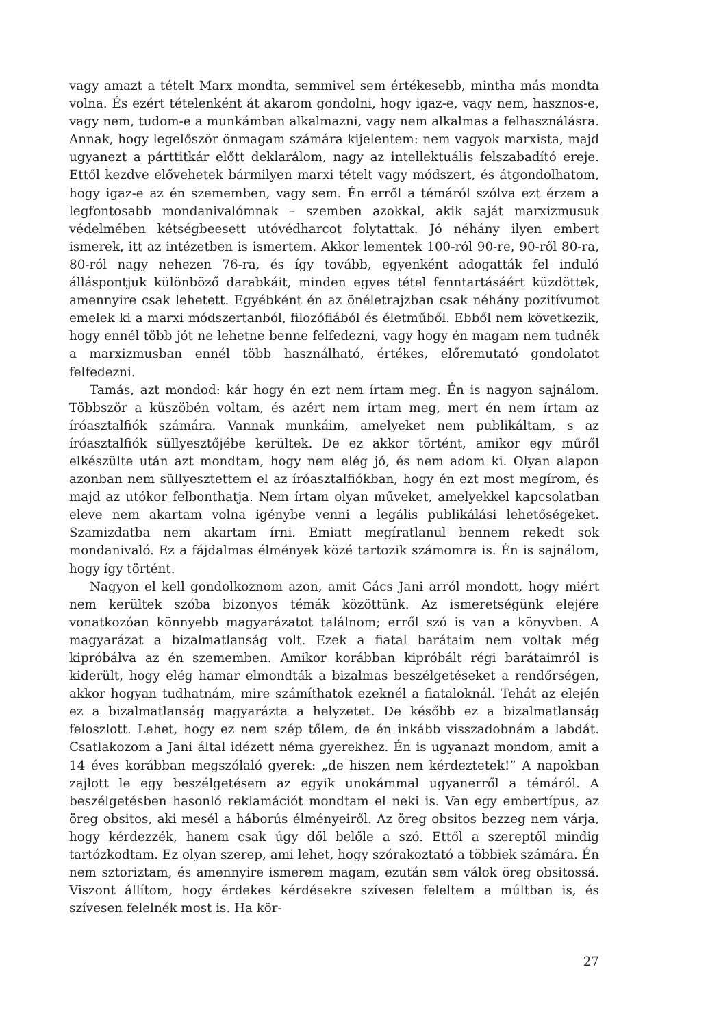vagy amazt a tételt Marx mondta, semmivel sem értékesebb, mintha más mondta volna. És ezért tételenként át akarom gondolni, hogy igaz-e, vagy nem, hasznos-e, vagy nem, tudom-e a munkámban alkalmazni, vagy nem alkalmas a felhasználásra. Annak, hogy legelőször önmagam számára kijelentem: nem vagyok marxista, majd ugyanezt a párttitkár előtt deklarálom, nagy az intellektuális felszabadító ereje. Ettől kezdve elővehetek bármilyen marxi tételt vagy módszert, és átgondolhatom, hogy igaz-e az én szememben, vagy sem. Én erről a témáról szólva ezt érzem a legfontosabb mondanivalómnak – szemben azokkal, akik saját marxizmusuk védelmében kétségbeesett utóvédharcot folytattak. Jó néhány ilyen embert ismerek, itt az intézetben is ismertem. Akkor lementek 100-ról 90-re, 90-ről 80-ra, 80-ról nagy nehezen 76-ra, és így tovább, egyenként adogatták fel induló álláspontjuk különböző darabkáit, minden egyes tétel fenntartásáért küzdöttek, amennyire csak lehetett. Egyébként én az önéletrajzban csak néhány pozitívumot emelek ki a marxi módszertanból, filozófiából és életműből. Ebből nem következik, hogy ennél több jót ne lehetne benne felfedezni, vagy hogy én magam nem tudnék a marxizmusban ennél több használható, értékes, előremutató gondolatot felfedezni.
Tamás, azt mondod: kár hogy én ezt nem írtam meg. Én is nagyon sajnálom. Többször a küszöbén voltam, és azért nem írtam meg, mert én nem írtam az íróasztalfiók számára. Vannak munkáim, amelyeket nem publikáltam, s az íróasztalfiók süllyesztőjébe kerültek. De ez akkor történt, amikor egy műről elkészülte után azt mondtam, hogy nem elég jó, és nem adom ki. Olyan alapon azonban nem süllyesztettem el az íróasztalfiókban, hogy én ezt most megírom, és majd az utókor felbonthatja. Nem írtam olyan műveket, amelyekkel kapcsolatban eleve nem akartam volna igénybe venni a legális publikálási lehetőségeket. Szamizdatba nem akartam írni. Emiatt megíratlanul bennem rekedt sok mondanivaló. Ez a fájdalmas élmények közé tartozik számomra is. Én is sajnálom, hogy így történt.
Nagyon el kell gondolkoznom azon, amit Gács Jani arról mondott, hogy miért nem kerültek szóba bizonyos témák közöttünk. Az ismeretségünk elejére vonatkozóan könnyebb magyarázatot találnom; erről szó is van a könyvben. A magyarázat a bizalmatlanság volt. Ezek a fiatal barátaim nem voltak még kipróbálva az én szememben. Amikor korábban kipróbált régi barátaimról is kiderült, hogy elég hamar elmondták a bizalmas beszélgetéseket a rendőrségen, akkor hogyan tudhatnám, mire számíthatok ezeknél a fiataloknál. Tehát az elején ez a bizalmatlanság magyarázta a helyzetet. De később ez a bizalmatlanság feloszlott. Lehet, hogy ez nem szép tőlem, de én inkább visszadobnám a labdát. Csatlakozom a Jani által idézett néma gyerekhez. Én is ugyanazt mondom, amit a 14 éves korábban megszólaló gyerek: „de hiszen nem kérdeztetek!” A napokban zajlott le egy beszélgetésem az egyik unokámmal ugyanerről a témáról. A beszélgetésben hasonló reklamációt mondtam el neki is. Van egy embertípus, az öreg obsitos, aki mesél a háborús élményeiről. Az öreg obsitos bezzeg nem várja, hogy kérdezzék, hanem csak úgy dől belőle a szó. Ettől a szereptől mindig tartózkodtam. Ez olyan szerep, ami lehet, hogy szórakoztató a többiek számára. Én nem sztoriztam, és amennyire ismerem magam, ezután sem válok öreg obsitossá. Viszont állítom, hogy érdekes kérdésekre szívesen feleltem a múltban is, és szívesen felelnék most is. Ha kör-
27